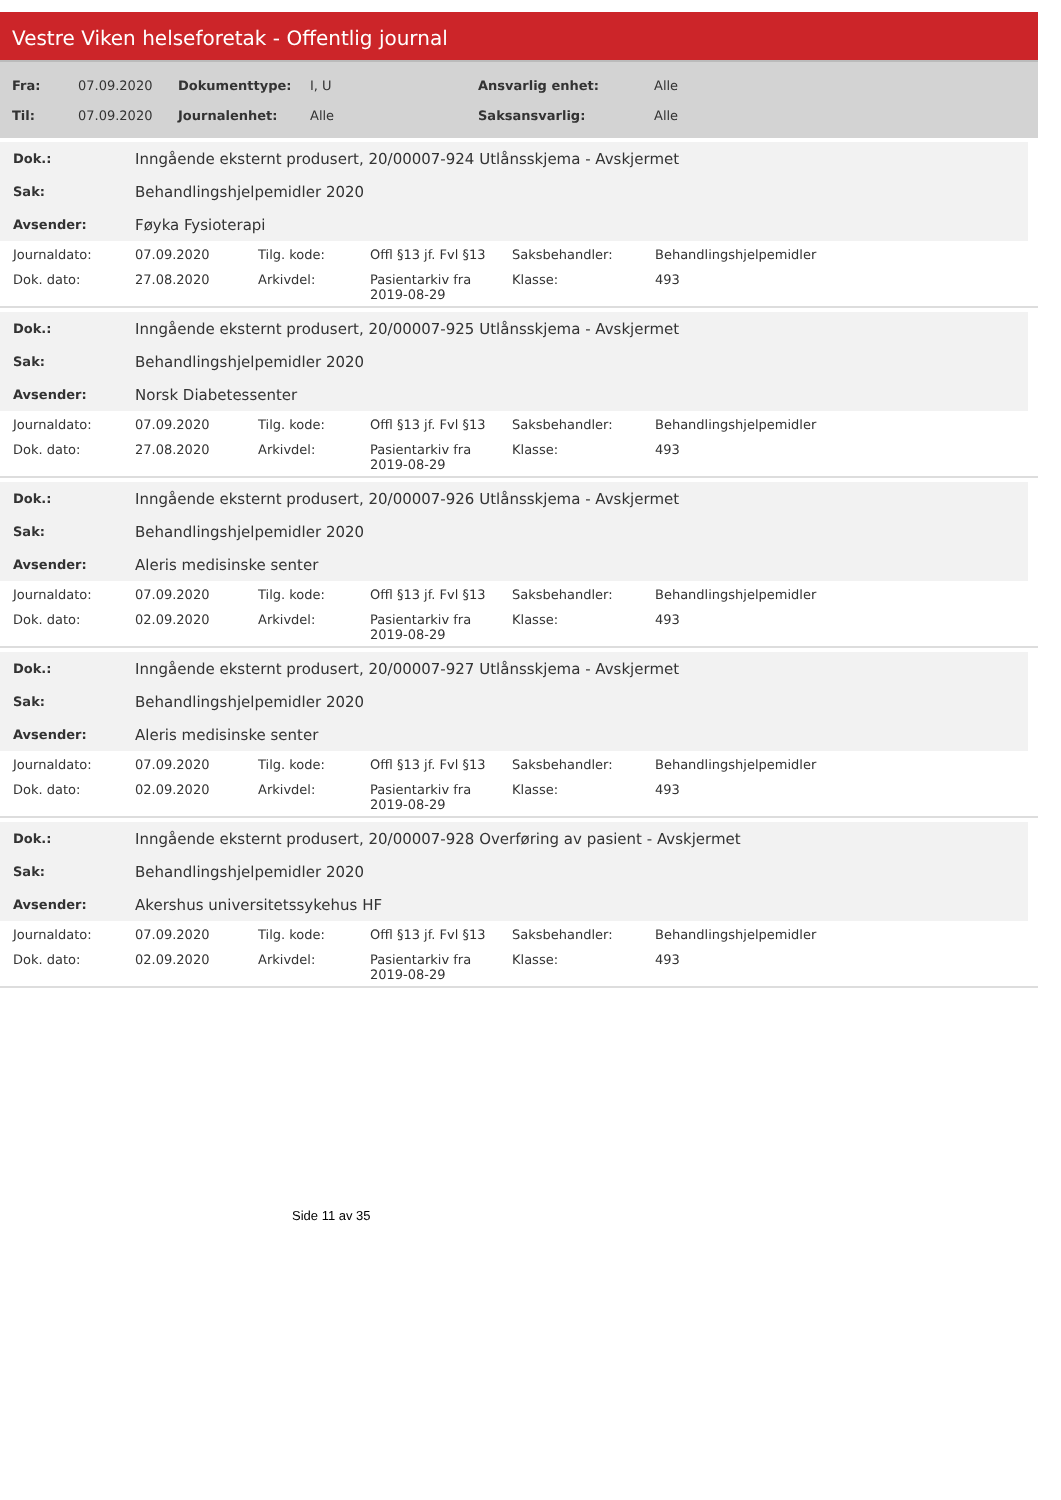Vestre Viken helseforetak - Offentlig journal
| Fra: | 07.09.2020 | Dokumenttype: | I, U | Ansvarlig enhet: | Alle |
| Til: | 07.09.2020 | Journalenhet: | Alle | Saksansvarlig: | Alle |
| Dok.: | Inngående eksternt produsert, 20/00007-924 Utlånsskjema - Avskjermet |
| Sak: | Behandlingshjelpemidler 2020 |
| Avsender: | Føyka Fysioterapi |
| Journaldato: | 07.09.2020 | Tilg. kode: | Offl §13 jf. Fvl §13 | Saksbehandler: | Behandlingshjelpemidler |
| Dok. dato: | 27.08.2020 | Arkivdel: | Pasientarkiv fra 2019-08-29 | Klasse: | 493 |
| Dok.: | Inngående eksternt produsert, 20/00007-925 Utlånsskjema - Avskjermet |
| Sak: | Behandlingshjelpemidler 2020 |
| Avsender: | Norsk Diabetessenter |
| Journaldato: | 07.09.2020 | Tilg. kode: | Offl §13 jf. Fvl §13 | Saksbehandler: | Behandlingshjelpemidler |
| Dok. dato: | 27.08.2020 | Arkivdel: | Pasientarkiv fra 2019-08-29 | Klasse: | 493 |
| Dok.: | Inngående eksternt produsert, 20/00007-926 Utlånsskjema - Avskjermet |
| Sak: | Behandlingshjelpemidler 2020 |
| Avsender: | Aleris medisinske senter |
| Journaldato: | 07.09.2020 | Tilg. kode: | Offl §13 jf. Fvl §13 | Saksbehandler: | Behandlingshjelpemidler |
| Dok. dato: | 02.09.2020 | Arkivdel: | Pasientarkiv fra 2019-08-29 | Klasse: | 493 |
| Dok.: | Inngående eksternt produsert, 20/00007-927 Utlånsskjema - Avskjermet |
| Sak: | Behandlingshjelpemidler 2020 |
| Avsender: | Aleris medisinske senter |
| Journaldato: | 07.09.2020 | Tilg. kode: | Offl §13 jf. Fvl §13 | Saksbehandler: | Behandlingshjelpemidler |
| Dok. dato: | 02.09.2020 | Arkivdel: | Pasientarkiv fra 2019-08-29 | Klasse: | 493 |
| Dok.: | Inngående eksternt produsert, 20/00007-928 Overføring av pasient - Avskjermet |
| Sak: | Behandlingshjelpemidler 2020 |
| Avsender: | Akershus universitetssykehus HF |
| Journaldato: | 07.09.2020 | Tilg. kode: | Offl §13 jf. Fvl §13 | Saksbehandler: | Behandlingshjelpemidler |
| Dok. dato: | 02.09.2020 | Arkivdel: | Pasientarkiv fra 2019-08-29 | Klasse: | 493 |
Side 11 av 35